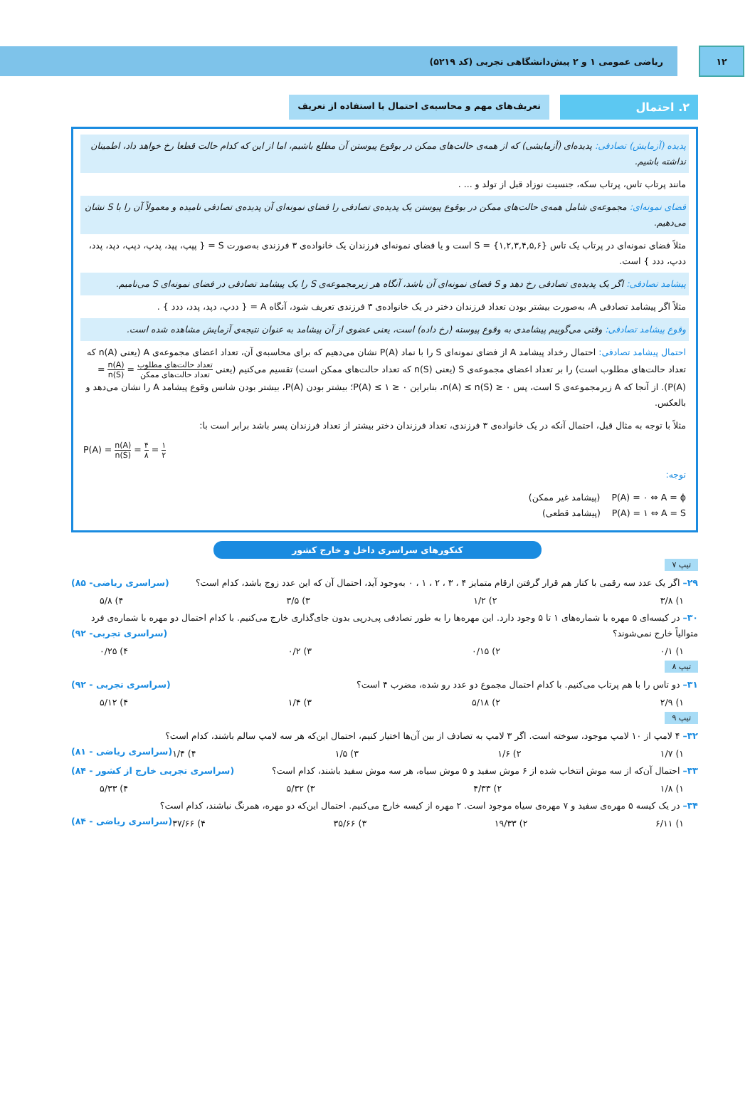۱۲
ریاضی عمومی ۱ و ۲ پیش‌دانشگاهی تجربی (کد ۵۲۱۹)
۲. احتمال
تعریف‌های مهم و محاسبه‌ی احتمال با استفاده از تعریف
پدیده (آزمایش) تصادفی: پدیده‌ای (آزمایشی) که از همه‌ی حالت‌های ممکن در بوقوع پیوستن آن مطلع باشیم، اما از این که کدام حالت قطعا رخ خواهد داد، اطمینان نداشته باشیم.
مانند پرتاب تاس، پرتاب سکه، جنسیت نوزاد قبل از تولد و ... .
فضای نمونه‌ای: مجموعه‌ی شامل همه‌ی حالت‌های ممکن در بوقوع پیوستن یک پدیده‌ی تصادفی را فضای نمونه‌ای آن پدیده‌ی تصادفی نامیده و معمولاً آن را با S نشان می‌دهیم.
مثلاً فضای نمونه‌ای در پرتاب یک تاس S = {۱,۲,۳,۴,۵,۶} است و یا فضای نمونه‌ای فرزندان یک خانواده‌ی ۳ فرزندی به‌صورت S = { پپپ، پپد، پدپ، دپپ، دپد، پدد، ددپ، ددد } است.
پیشامد تصادفی: اگر یک پدیده‌ی تصادفی رخ دهد و S فضای نمونه‌ای آن باشد، آنگاه هر زیرمجموعه‌ی S را یک پیشامد تصادفی در فضای نمونه‌ای S می‌نامیم.
مثلاً اگر پیشامد تصادفی A، به‌صورت بیشتر بودن تعداد فرزندان دختر در یک خانواده‌ی ۳ فرزندی تعریف شود، آنگاه A = { ددپ، دپد، پدد، ددد } .
وقوع پیشامد تصادفی: وقتی می‌گوییم پیشامدی به وقوع پیوسته (رخ داده) است، یعنی عضوی از آن پیشامد به عنوان نتیجه‌ی آزمایش مشاهده شده است.
احتمال پیشامد تصادفی: احتمال رخداد پیشامد A از فضای نمونه‌ای S را با نماد P(A) نشان می‌دهیم که برای محاسبه‌ی آن، تعداد اعضای مجموعه‌ی A (یعنی n(A) که تعداد حالت‌های مطلوب است) را بر تعداد اعضای مجموعه‌ی S (یعنی n(S) که تعداد حالت‌های ممکن است) تقسیم می‌کنیم (یعنی تعداد حالت‌های مطلوب تعداد حالت‌های ممکن = n(A) n(S) = P(A)). از آنجا که A زیرمجموعه‌ی S است، پس ۰ ≤ n(A) ≤ n(S)، بنابراین ۰ ≤ P(A) ≤ ۱؛ بیشتر بودن P(A)، بیشتر بودن شانس وقوع پیشامد A را نشان می‌دهد و بالعکس.
مثلاً با توجه به مثال قبل، احتمال آنکه در یک خانواده‌ی ۳ فرزندی، تعداد فرزندان دختر بیشتر از تعداد فرزندان پسر باشد برابر است با:
P(A) = n(A) n(S) = ۴ ۸ = ۱ ۲
توجه:
P(A) = ۰ ⇔ A = ϕ (پیشامد غیر ممکن)
P(A) = ۱ ⇔ A = S (پیشامد قطعی)
کنکورهای سراسری داخل و خارج کشور
تیپ ۷
۲۹– اگر یک عدد سه رقمی با کنار هم قرار گرفتن ارقام متمایز ۴ ، ۳ ، ۲ ، ۱ ، ۰ به‌وجود آید، احتمال آن که این عدد زوج باشد، کدام است؟ (سراسری ریاضی- ۸۵)
۱) ۳/۸ ۲) ۱/۲ ۳) ۳/۵ ۴) ۵/۸
۳۰– در کیسه‌ای ۵ مهره با شماره‌های ۱ تا ۵ وجود دارد. این مهره‌ها را به طور تصادفی پی‌درپی بدون جای‌گذاری خارج می‌کنیم. با کدام احتمال دو مهره با شماره‌ی فرد متوالیاً خارج نمی‌شوند؟ (سراسری تجربی- ۹۲)
۱) ۰/۱ ۲) ۰/۱۵ ۳) ۰/۲ ۴) ۰/۲۵
تیپ ۸
۳۱– دو تاس را با هم پرتاب می‌کنیم. با کدام احتمال مجموع دو عدد رو شده، مضرب ۴ است؟ (سراسری تجربی - ۹۲)
۱) ۲/۹ ۲) ۵/۱۸ ۳) ۱/۴ ۴) ۵/۱۲
تیپ ۹
۳۲– ۴ لامپ از ۱۰ لامپ موجود، سوخته است. اگر ۳ لامپ به تصادف از بین آن‌ها اختیار کنیم، احتمال این‌که هر سه لامپ سالم باشند، کدام است؟ (سراسری ریاضی - ۸۱)
۱) ۱/۷ ۲) ۱/۶ ۳) ۱/۵ ۴) ۱/۴
۳۳– احتمال آن‌که از سه موش انتخاب شده از ۶ موش سفید و ۵ موش سیاه، هر سه موش سفید باشند، کدام است؟ (سراسری تجربی خارج از کشور - ۸۴)
۱) ۱/۸ ۲) ۴/۳۳ ۳) ۵/۳۲ ۴) ۵/۳۳
۳۴– در یک کیسه ۵ مهره‌ی سفید و ۷ مهره‌ی سیاه موجود است. ۲ مهره از کیسه خارج می‌کنیم. احتمال این‌که دو مهره، همرنگ نباشند، کدام است؟ (سراسری ریاضی - ۸۴)
۱) ۶/۱۱ ۲) ۱۹/۳۳ ۳) ۳۵/۶۶ ۴) ۳۷/۶۶